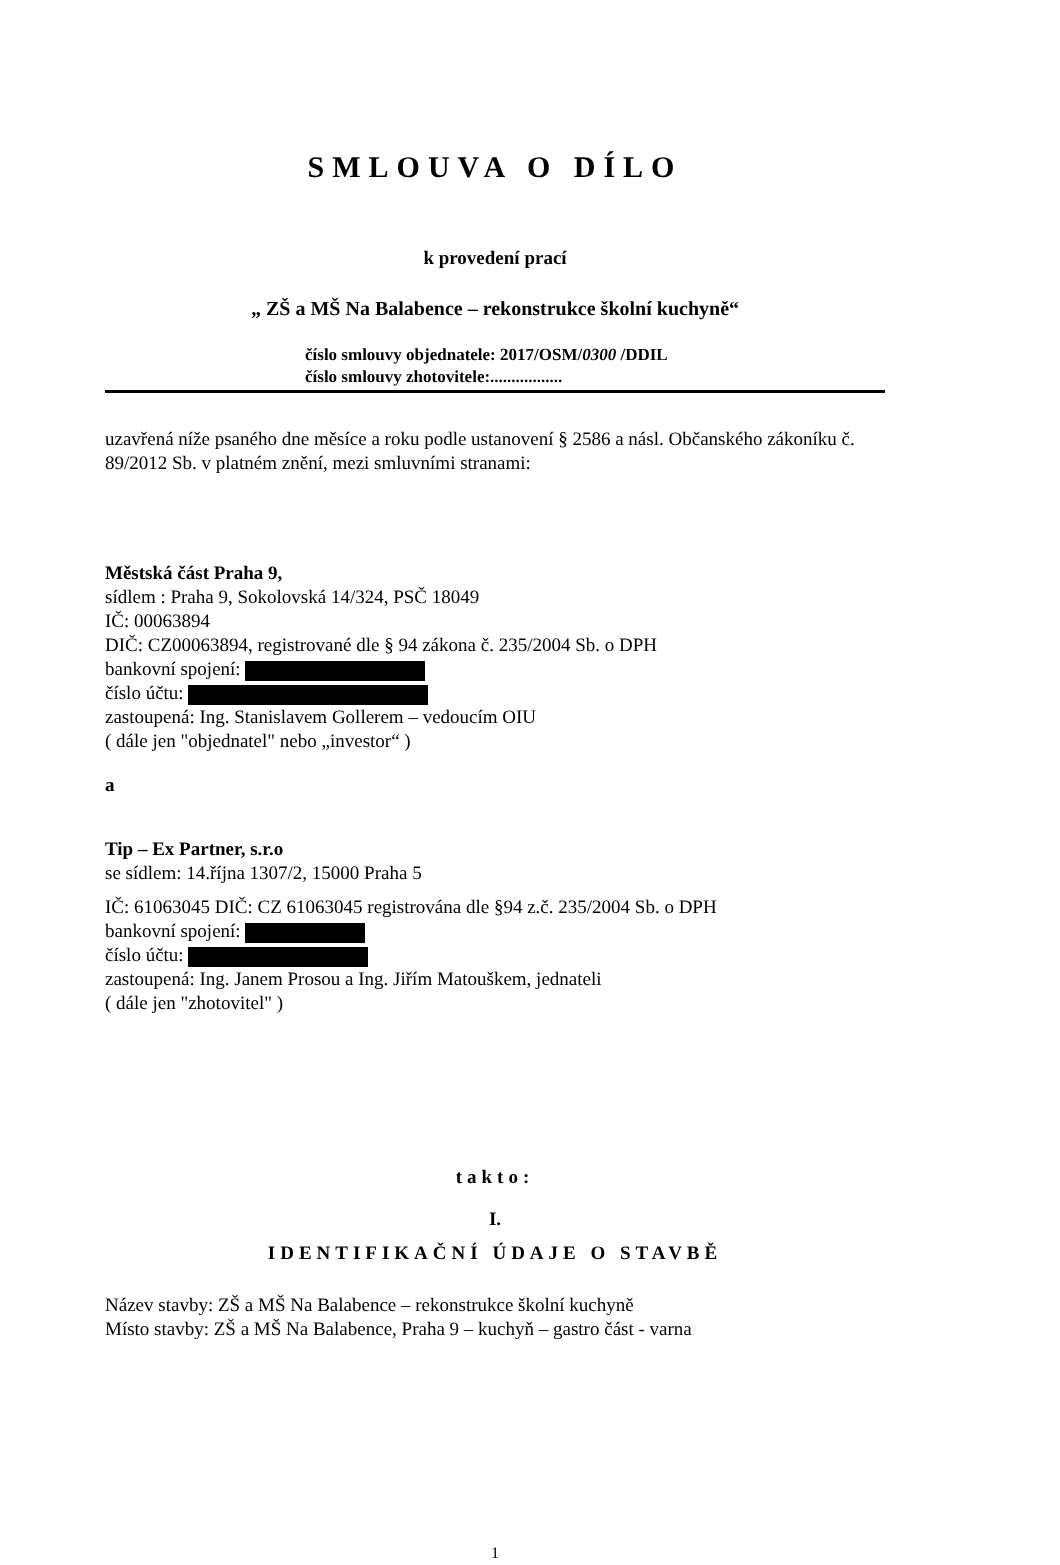SMLOUVA O DÍLO
k provedení prací
„ ZŠ a MŠ Na Balabence – rekonstrukce školní kuchyně“
číslo smlouvy objednatele: 2017/OSM/0300 /DDIL
číslo smlouvy zhotovitele:.................
uzavřená níže psaného dne měsíce a roku podle ustanovení § 2586 a násl. Občanského zákoníku č. 89/2012 Sb. v platném znění, mezi smluvními stranami:
Městská část Praha 9,
sídlem : Praha 9, Sokolovská 14/324, PSČ 18049
IČ: 00063894
DIČ: CZ00063894, registrované dle § 94 zákona č. 235/2004 Sb. o DPH
bankovní spojení:
číslo účtu:
zastoupená: Ing. Stanislavem Gollerem – vedoucím OIU
( dále jen "objednatel" nebo „investor“ )
a
Tip – Ex Partner, s.r.o
se sídlem: 14.října 1307/2, 15000 Praha 5
IČ: 61063045 DIČ: CZ 61063045 registrována dle §94 z.č. 235/2004 Sb. o DPH
bankovní spojení:
číslo účtu:
zastoupená: Ing. Janem Prosou a Ing. Jiřím Matouškem, jednateli
( dále jen "zhotovitel" )
takto:
I.
IDENTIFIKAČNÍ ÚDAJE O STAVBĚ
Název stavby: ZŠ a MŠ Na Balabence – rekonstrukce školní kuchyně
Místo stavby: ZŠ a MŠ Na Balabence, Praha 9 – kuchyň – gastro část - varna
1